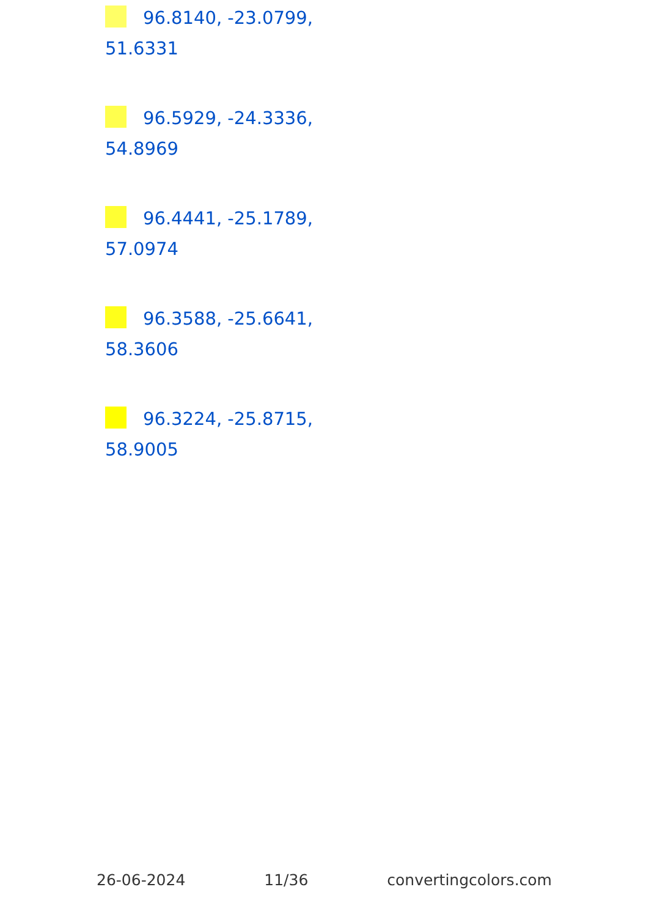96.8140, -23.0799, 51.6331
96.5929, -24.3336, 54.8969
96.4441, -25.1789, 57.0974
96.3588, -25.6641, 58.3606
96.3224, -25.8715, 58.9005
26-06-2024 11/36 convertingcolors.com